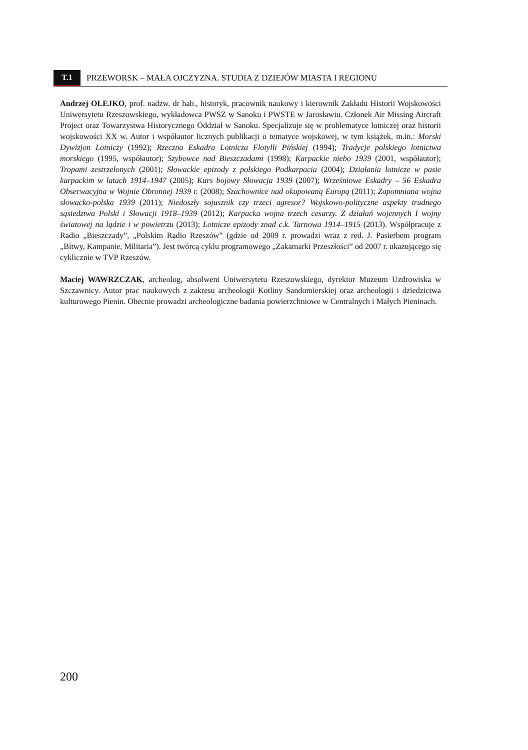T.1 PRZEWORSK – MAŁA OJCZYZNA. STUDIA Z DZIEJÓW MIASTA I REGIONU
Andrzej OLEJKO, prof. nadzw. dr hab., historyk, pracownik naukowy i kierownik Zakładu Historii Wojskowości Uniwersytetu Rzeszowskiego, wykładowca PWSZ w Sanoku i PWSTE w Jarosławiu. Członek Air Missing Aircraft Project oraz Towarzystwa Historycznego Oddział w Sanoku. Specjalizuje się w problematyce lotniczej oraz historii wojskowości XX w. Autor i współautor licznych publikacji o tematyce wojskowej, w tym książek, m.in.: Morski Dywizjon Lotniczy (1992); Rzeczna Eskadra Lotnicza Flotylli Pińskiej (1994); Tradycje polskiego lotnictwa morskiego (1995, współautor); Szybowce nad Bieszczadami (1998); Karpackie niebo 1939 (2001, współautor); Tropami zestrzelonych (2001); Słowackie epizody z polskiego Podkarpacia (2004); Działania lotnicze w pasie karpackim w latach 1914–1947 (2005); Kurs bojowy Słowacja 1939 (2007); Wrześniowe Eskadry – 56 Eskadra Obserwacyjna w Wojnie Obronnej 1939 r. (2008); Szachownice nad okupowaną Europą (2011); Zapomniana wojna słowacko-polska 1939 (2011); Niedoszły sojusznik czy trzeci agresor? Wojskowo-polityczne aspekty trudnego sąsiedztwa Polski i Słowacji 1918–1939 (2012); Karpacka wojna trzech cesarzy. Z działań wojennych I wojny światowej na lądzie i w powietrzu (2013); Lotnicze epizody znad c.k. Tarnowa 1914–1915 (2013). Współpracuje z Radio „Bieszczady”, „Polskim Radio Rzeszów” (gdzie od 2009 r. prowadzi wraz z red. J. Pasierbem program „Bitwy, Kampanie, Militaria”). Jest twórcą cyklu programowego „Zakamarki Przeszłości” od 2007 r. ukazującego się cyklicznie w TVP Rzeszów.
Maciej WAWRZCZAK, archeolog, absolwent Uniwersytetu Rzeszowskiego, dyrektor Muzeum Uzdrowiska w Szczawnicy. Autor prac naukowych z zakresu archeologii Kotliny Sandomierskiej oraz archeologii i dziedzictwa kulturowego Pienin. Obecnie prowadzi archeologiczne badania powierzchniowe w Centralnych i Małych Pieninach.
200